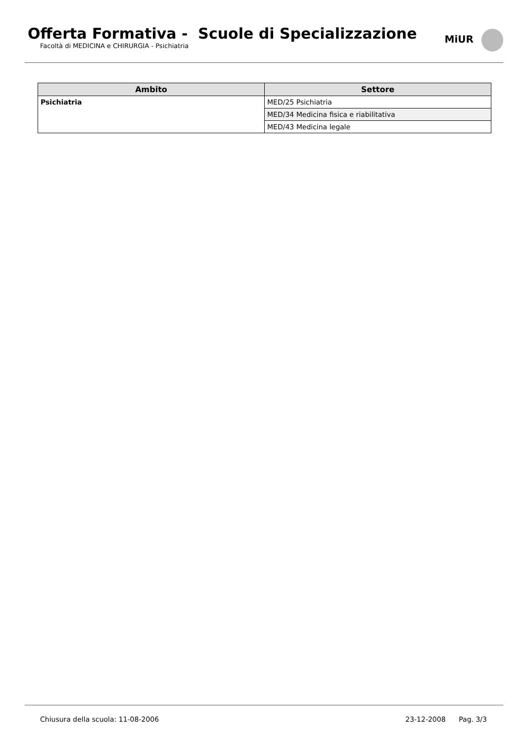Offerta Formativa - Scuole di Specializzazione
Facoltà di MEDICINA e CHIRURGIA - Psichiatria
MiUR
| Ambito | Settore |
| --- | --- |
| Psichiatria | MED/25 Psichiatria |
| | MED/34 Medicina fisica e riabilitativa |
| | MED/43 Medicina legale |
Chiusura della scuola: 11-08-2006 23-12-2008 Pag. 3/3